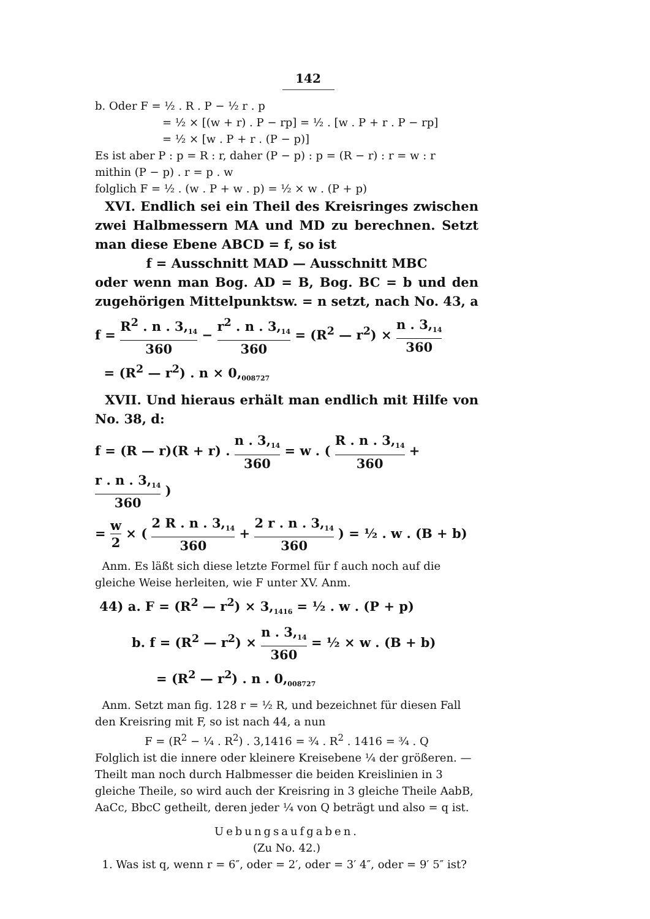142
b. Oder F = ½ . R . P − ½ r . p
= ½ × [(w + r) . P − rp] = ½ . [w . P + r . P − rp]
= ½ × [w . P + r . (P − p)]
Es ist aber P : p = R : r, daher (P − p) : p = (R − r) : r = w : r
mithin (P − p) . r = p . w
folglich F = ½ . (w . P + w . p) = ½ × w . (P + p)
XVI. Endlich sei ein Theil des Kreisringes zwischen zwei Halbmessern MA und MD zu berechnen. Setzt man diese Ebene ABCD = f, so ist
f = Ausschnitt MAD — Ausschnitt MBC
oder wenn man Bog. AD = B, Bog. BC = b und den zugehörigen Mittelpunktsw. = n setzt, nach No. 43, a
f = R<sup>2</sup> . n . 3,<sub>14</sub> 360 − r<sup>2</sup> . n . 3,<sub>14</sub> 360 = (R<sup>2</sup> — r<sup>2</sup>) × n . 3,<sub>14</sub> 360
= (R<sup>2</sup> — r<sup>2</sup>) . n × 0,<sub>008727</sub>
XVII. Und hieraus erhält man endlich mit Hilfe von No. 38, d:
f = (R — r)(R + r) . n . 3,<sub>14</sub> 360 = w . ( R . n . 3,<sub>14</sub> 360 + r . n . 3,<sub>14</sub> 360 )
= w 2 × ( 2 R . n . 3,<sub>14</sub> 360 + 2 r . n . 3,<sub>14</sub> 360 ) = ½ . w . (B + b)
Anm. Es läßt sich diese letzte Formel für f auch noch auf die gleiche Weise herleiten, wie F unter XV. Anm.
44) a. F = (R<sup>2</sup> — r<sup>2</sup>) × 3,<sub>1416</sub> = ½ . w . (P + p)
b. f = (R<sup>2</sup> — r<sup>2</sup>) × n . 3,<sub>14</sub> 360 = ½ × w . (B + b)
= (R<sup>2</sup> — r<sup>2</sup>) . n . 0,<sub>008727</sub>
Anm. Setzt man fig. 128 r = ½ R, und bezeichnet für diesen Fall den Kreisring mit F, so ist nach 44, a nun
F = (R<sup>2</sup> − ¼ . R<sup>2</sup>) . 3,1416 = ¾ . R<sup>2</sup> . 1416 = ¾ . Q
Folglich ist die innere oder kleinere Kreisebene ¼ der größeren. — Theilt man noch durch Halbmesser die beiden Kreislinien in 3 gleiche Theile, so wird auch der Kreisring in 3 gleiche Theile AabB, AaCc, BbcC getheilt, deren jeder ¼ von Q beträgt und also = q ist.
Uebungsaufgaben.
(Zu No. 42.)
1. Was ist q, wenn r = 6″, oder = 2′, oder = 3′ 4″, oder = 9′ 5″ ist?